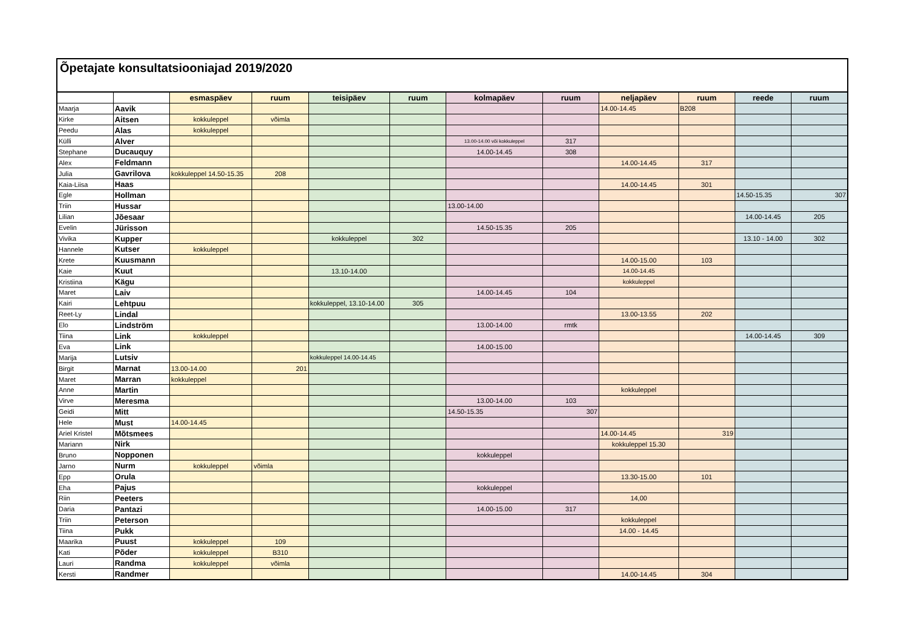Õpetajate konsultatsiooniajad 2019/2020
| | | esmaspäev | ruum | teisipäev | ruum | kolmapäev | ruum | neljapäev | ruum | reede | ruum |
| --- | --- | --- | --- | --- | --- | --- | --- | --- | --- | --- | --- |
| Maarja | Aavik | | | | | | | 14.00-14.45 | B208 | | |
| Kirke | Aitsen | kokkuleppel | võimla | | | | | | | | |
| Peedu | Alas | kokkuleppel | | | | | | | | | |
| Külli | Alver | | | | | 13.00-14.00 või kokkuleppel | 317 | | | | |
| Stephane | Ducauquy | | | | | 14.00-14.45 | 308 | | | | |
| Alex | Feldmann | | | | | | | 14.00-14.45 | 317 | | |
| Julia | Gavrilova | kokkuleppel 14.50-15.35 | 208 | | | | | | | | |
| Kaia-Liisa | Haas | | | | | | | 14.00-14.45 | 301 | | |
| Egle | Hollman | | | | | | | | | 14.50-15.35 | 307 |
| Triin | Hussar | | | | | 13.00-14.00 | | | | | |
| Lilian | Jõesaar | | | | | | | | | 14.00-14.45 | 205 |
| Evelin | Jürisson | | | | | 14.50-15.35 | 205 | | | | |
| Vivika | Kupper | | | kokkuleppel | 302 | | | | | 13.10 - 14.00 | 302 |
| Hannele | Kutser | kokkuleppel | | | | | | | | | |
| Krete | Kuusmann | | | | | | | 14.00-15.00 | 103 | | |
| Kaie | Kuut | | | 13.10-14.00 | | | | 14.00-14.45 | | | |
| Kristiina | Kägu | | | | | | | kokkuleppel | | | |
| Maret | Laiv | | | | | 14.00-14.45 | 104 | | | | |
| Kairi | Lehtpuu | | | kokkuleppel, 13.10-14.00 | 305 | | | | | | |
| Reet-Ly | Lindal | | | | | | | 13.00-13.55 | 202 | | |
| Elo | Lindström | | | | | 13.00-14.00 | rmtk | | | | |
| Tiina | Link | kokkuleppel | | | | | | | | 14.00-14.45 | 309 |
| Eva | Link | | | | | 14.00-15.00 | | | | | |
| Marija | Lutsiv | | | kokkuleppel 14.00-14.45 | | | | | | | |
| Birgit | Marnat | 13.00-14.00 | 201 | | | | | | | | |
| Maret | Marran | kokkuleppel | | | | | | | | | |
| Anne | Martin | | | | | | | kokkuleppel | | | |
| Virve | Meresma | | | | | 13.00-14.00 | 103 | | | | |
| Geidi | Mitt | | | | | 14.50-15.35 | 307 | | | | |
| Hele | Must | 14.00-14.45 | | | | | | | | | |
| Ariel Kristel | Mõtsmees | | | | | | | 14.00-14.45 | 319 | | |
| Mariann | Nirk | | | | | | | kokkuleppel 15.30 | | | |
| Bruno | Nopponen | | | | | kokkuleppel | | | | | |
| Jarno | Nurm | kokkuleppel | võimla | | | | | | | | |
| Epp | Orula | | | | | | | 13.30-15.00 | 101 | | |
| Eha | Pajus | | | | | kokkuleppel | | | | | |
| Riin | Peeters | | | | | | | 14,00 | | | |
| Daria | Pantazi | | | | | 14.00-15.00 | 317 | | | | |
| Triin | Peterson | | | | | | | kokkuleppel | | | |
| Tiina | Pukk | | | | | | | 14.00 - 14.45 | | | |
| Maarika | Puust | kokkuleppel | 109 | | | | | | | | |
| Kati | Põder | kokkuleppel | B310 | | | | | | | | |
| Lauri | Randma | kokkuleppel | võimla | | | | | | | | |
| Kersti | Randmer | | | | | | | 14.00-14.45 | 304 | | |